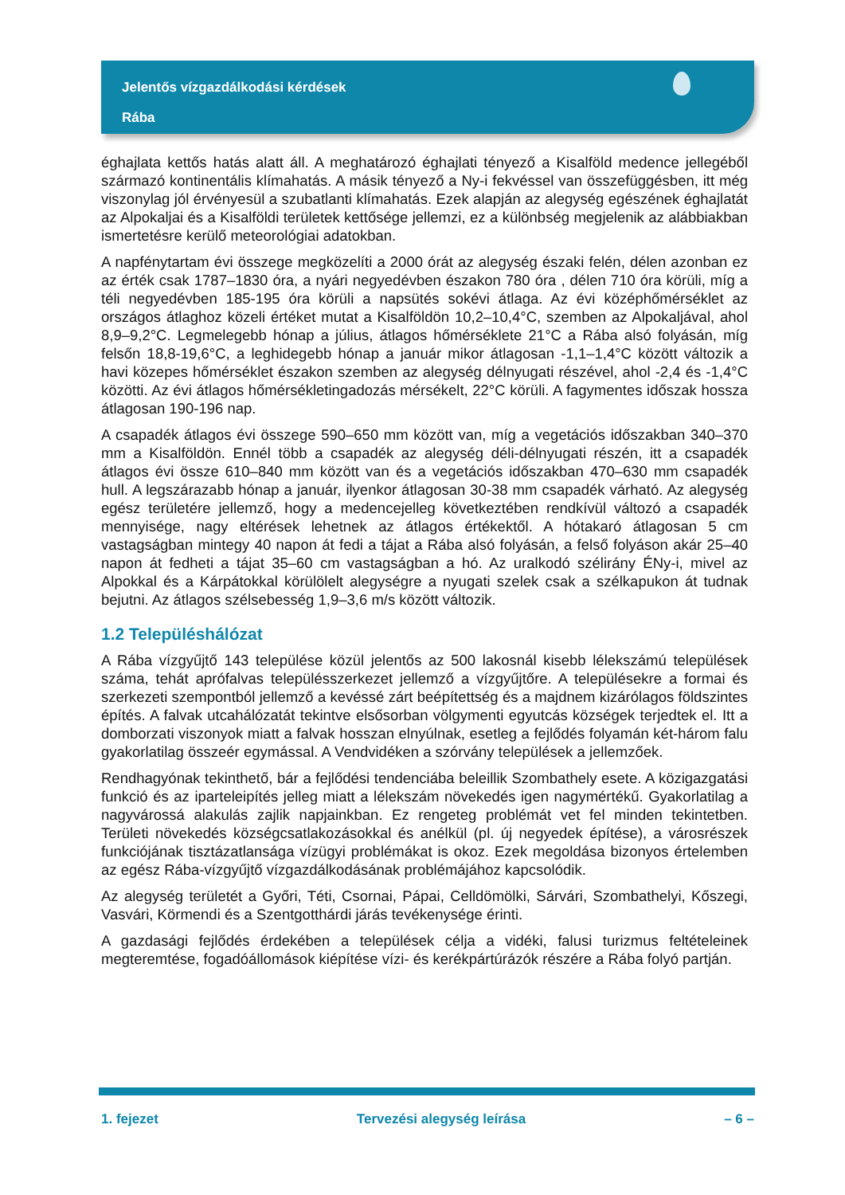Jelentős vízgazdálkodási kérdések
Rába
éghajlata kettős hatás alatt áll. A meghatározó éghajlati tényező a Kisalföld medence jellegéből származó kontinentális klímahatás. A másik tényező a Ny-i fekvéssel van összefüggésben, itt még viszonylag jól érvényesül a szubatlanti klímahatás. Ezek alapján az alegység egészének éghajlatát az Alpokaljai és a Kisalföldi területek kettősége jellemzi, ez a különbség megjelenik az alábbiakban ismertetésre kerülő meteorológiai adatokban.
A napfénytartam évi összege megközelíti a 2000 órát az alegység északi felén, délen azonban ez az érték csak 1787–1830 óra, a nyári negyedévben északon 780 óra , délen 710 óra körüli, míg a téli negyedévben 185-195 óra körüli a napsütés sokévi átlaga. Az évi középhőmérséklet az országos átlaghoz közeli értéket mutat a Kisalföldön 10,2–10,4°C, szemben az Alpokaljával, ahol 8,9–9,2°C. Legmelegebb hónap a július, átlagos hőmérséklete 21°C a Rába alsó folyásán, míg felsőn 18,8-19,6°C, a leghidegebb hónap a január mikor átlagosan -1,1–1,4°C között változik a havi közepes hőmérséklet északon szemben az alegység délnyugati részével, ahol -2,4 és -1,4°C közötti. Az évi átlagos hőmérsékletingadozás mérsékelt, 22°C körüli. A fagymentes időszak hossza átlagosan 190-196 nap.
A csapadék átlagos évi összege 590–650 mm között van, míg a vegetációs időszakban 340–370 mm a Kisalföldön. Ennél több a csapadék az alegység déli-délnyugati részén, itt a csapadék átlagos évi össze 610–840 mm között van és a vegetációs időszakban 470–630 mm csapadék hull. A legszárazabb hónap a január, ilyenkor átlagosan 30-38 mm csapadék várható. Az alegység egész területére jellemző, hogy a medencejelleg következtében rendkívül változó a csapadék mennyisége, nagy eltérések lehetnek az átlagos értékektől. A hótakaró átlagosan 5 cm vastagságban mintegy 40 napon át fedi a tájat a Rába alsó folyásán, a felső folyáson akár 25–40 napon át fedheti a tájat 35–60 cm vastagságban a hó. Az uralkodó szélirány ÉNy-i, mivel az Alpokkal és a Kárpátokkal körülölelt alegységre a nyugati szelek csak a szélkapukon át tudnak bejutni. Az átlagos szélsebesség 1,9–3,6 m/s között változik.
1.2 Településhálózat
A Rába vízgyűjtő 143 települése közül jelentős az 500 lakosnál kisebb lélekszámú települések száma, tehát aprófalvas településszerkezet jellemző a vízgyűjtőre. A településekre a formai és szerkezeti szempontból jellemző a kevéssé zárt beépítettség és a majdnem kizárólagos földszintes építés. A falvak utcahálózatát tekintve elsősorban völgymenti egyutcás községek terjedtek el. Itt a domborzati viszonyok miatt a falvak hosszan elnyúlnak, esetleg a fejlődés folyamán két-három falu gyakorlatilag összeér egymással. A Vendvidéken a szórvány települések a jellemzőek.
Rendhagyónak tekinthető, bár a fejlődési tendenciába beleillik Szombathely esete. A közigazgatási funkció és az iparteleipítés jelleg miatt a lélekszám növekedés igen nagymértékű. Gyakorlatilag a nagyvárossá alakulás zajlik napjainkban. Ez rengeteg problémát vet fel minden tekintetben. Területi növekedés községcsatlakozásokkal és anélkül (pl. új negyedek építése), a városrészek funkciójának tisztázatlansága vízügyi problémákat is okoz. Ezek megoldása bizonyos értelemben az egész Rába-vízgyűjtő vízgazdálkodásának problémájához kapcsolódik.
Az alegység területét a Győri, Téti, Csornai, Pápai, Celldömölki, Sárvári, Szombathelyi, Kőszegi, Vasvári, Körmendi és a Szentgotthárdi járás tevékenysége érinti.
A gazdasági fejlődés érdekében a települések célja a vidéki, falusi turizmus feltételeinek megteremtése, fogadóállomások kiépítése vízi- és kerékpártúrázók részére a Rába folyó partján.
1. fejezet Tervezési alegység leírása – 6 –